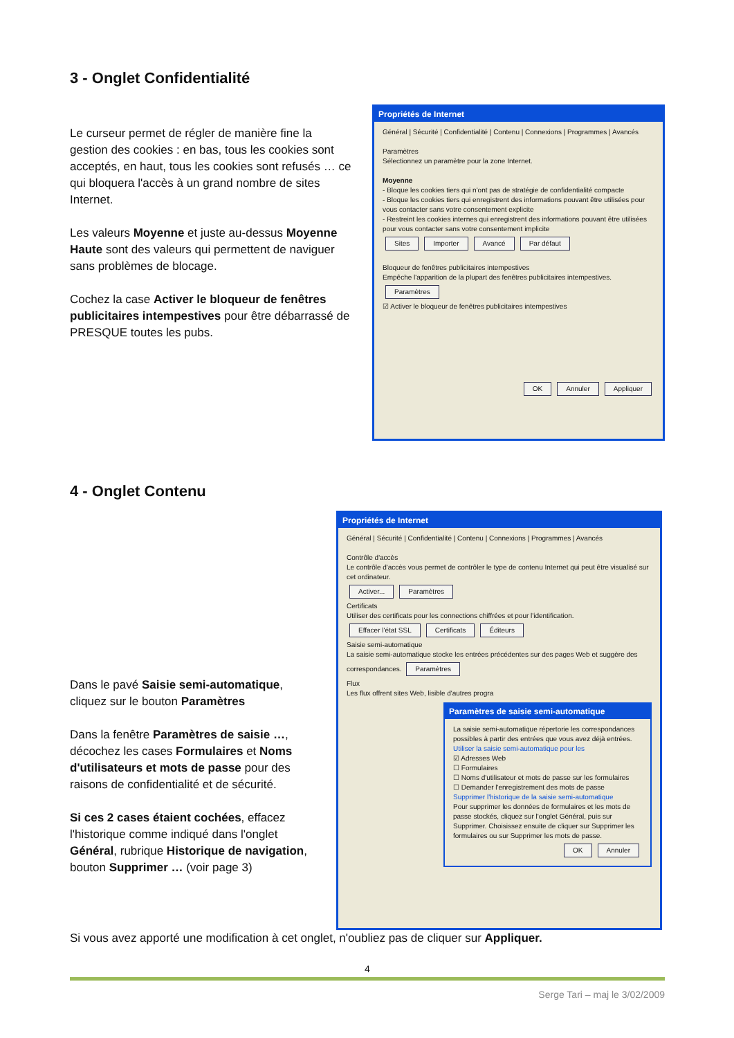3 - Onglet Confidentialité
Le curseur permet de régler de manière fine la gestion des cookies : en bas, tous les cookies sont acceptés, en haut, tous les cookies sont refusés … ce qui bloquera l'accès à un grand nombre de sites Internet.
Les valeurs Moyenne et juste au-dessus Moyenne Haute sont des valeurs qui permettent de naviguer sans problèmes de blocage.
Cochez la case Activer le bloqueur de fenêtres publicitaires intempestives pour être débarrassé de PRESQUE toutes les pubs.
Propriétés de Internet
Général | Sécurité | Confidentialité | Contenu | Connexions | Programmes | Avancés
Paramètres
Sélectionnez un paramètre pour la zone Internet.
Moyenne
- Bloque les cookies tiers qui n'ont pas de stratégie de confidentialité compacte
- Bloque les cookies tiers qui enregistrent des informations pouvant être utilisées pour vous contacter sans votre consentement explicite
- Restreint les cookies internes qui enregistrent des informations pouvant être utilisées pour vous contacter sans votre consentement implicite
Sites Importer Avancé Par défaut
Bloqueur de fenêtres publicitaires intempestives
Empêche l'apparition de la plupart des fenêtres publicitaires intempestives. Paramètres
☑ Activer le bloqueur de fenêtres publicitaires intempestives
OK Annuler Appliquer
4 - Onglet Contenu
Dans le pavé Saisie semi-automatique, cliquez sur le bouton Paramètres
Dans la fenêtre Paramètres de saisie …, décochez les cases Formulaires et Noms d'utilisateurs et mots de passe pour des raisons de confidentialité et de sécurité.
Si ces 2 cases étaient cochées, effacez l'historique comme indiqué dans l'onglet Général, rubrique Historique de navigation, bouton Supprimer … (voir page 3)
Propriétés de Internet
Général | Sécurité | Confidentialité | Contenu | Connexions | Programmes | Avancés
Contrôle d'accès
Le contrôle d'accès vous permet de contrôler le type de contenu Internet qui peut être visualisé sur cet ordinateur.
Activer... Paramètres
Certificats
Utiliser des certificats pour les connections chiffrées et pour l'identification.
Effacer l'état SSL Certificats Éditeurs
Saisie semi-automatique
La saisie semi-automatique stocke les entrées précédentes sur des pages Web et suggère des correspondances. Paramètres
Flux
Les flux offrent sites Web, lisible d'autres progra
Paramètres de saisie semi-automatique
La saisie semi-automatique répertorie les correspondances possibles à partir des entrées que vous avez déjà entrées.
Utiliser la saisie semi-automatique pour les
☑ Adresses Web
☐ Formulaires
☐ Noms d'utilisateur et mots de passe sur les formulaires
☐ Demander l'enregistrement des mots de passe
Supprimer l'historique de la saisie semi-automatique
Pour supprimer les données de formulaires et les mots de passe stockés, cliquez sur l'onglet Général, puis sur Supprimer. Choisissez ensuite de cliquer sur Supprimer les formulaires ou sur Supprimer les mots de passe.
OK Annuler
Si vous avez apporté une modification à cet onglet, n'oubliez pas de cliquer sur Appliquer.
4
Serge Tari – maj le 3/02/2009